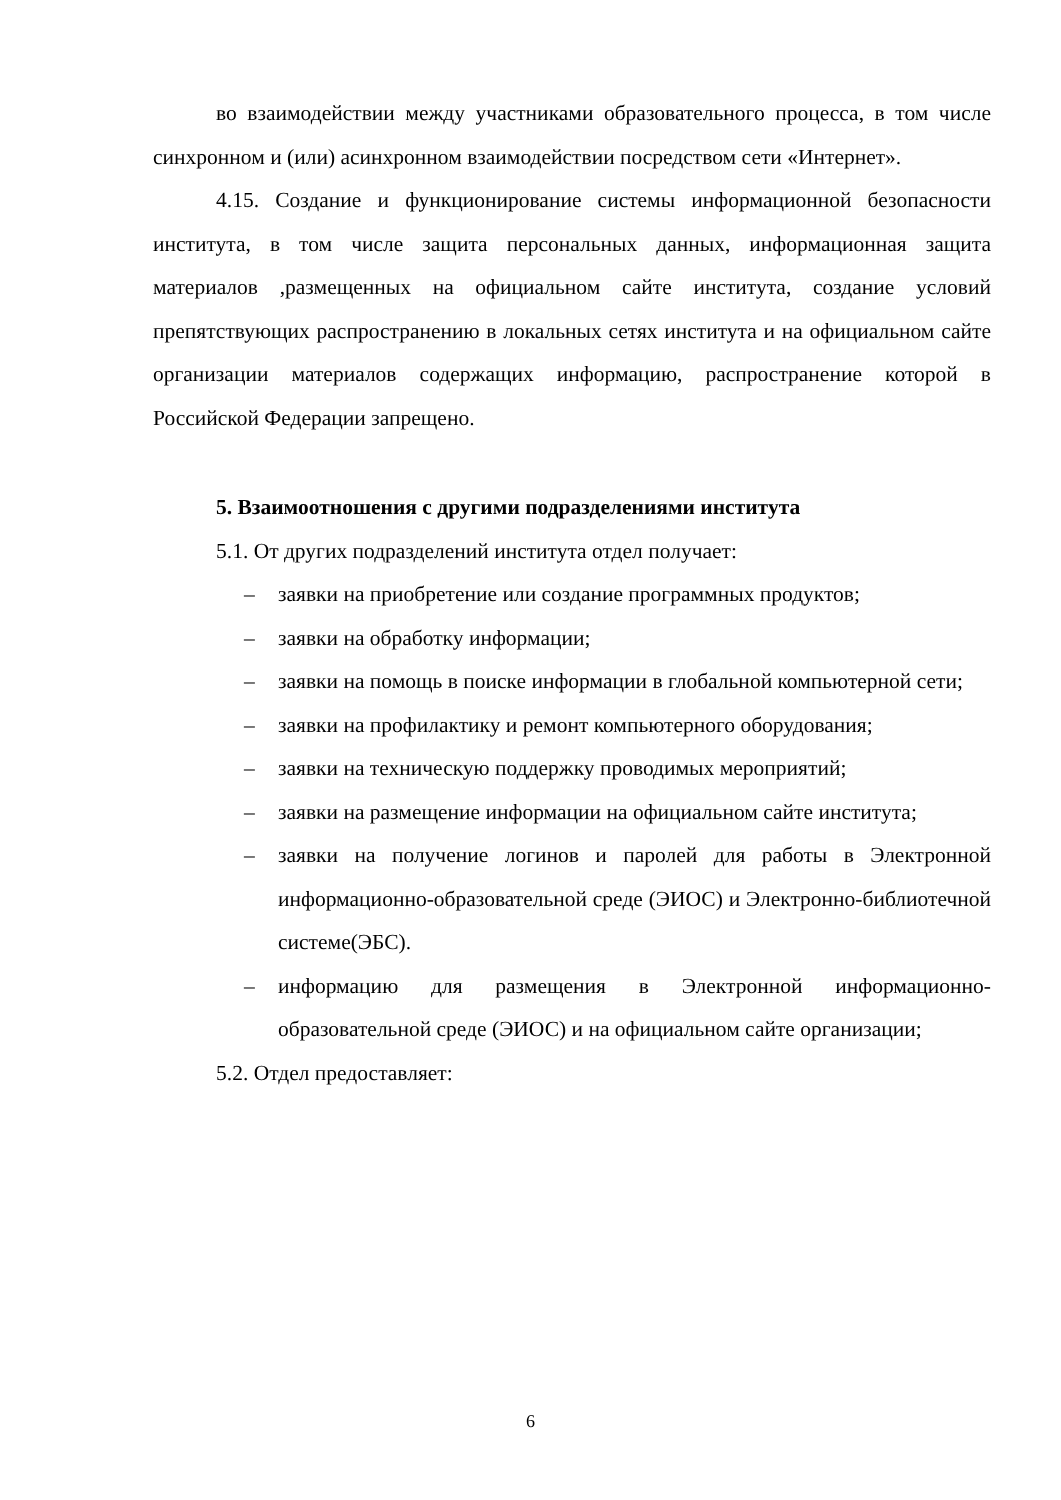во взаимодействии между участниками образовательного процесса, в том числе синхронном и (или) асинхронном взаимодействии посредством сети «Интернет».
4.15. Создание и функционирование системы информационной безопасности института, в том числе защита персональных данных, информационная защита материалов ,размещенных на официальном сайте института, создание условий препятствующих распространению в локальных сетях института и на официальном сайте организации материалов содержащих информацию, распространение которой в Российской Федерации запрещено.
5. Взаимоотношения с другими подразделениями института
5.1. От других подразделений института отдел получает:
– заявки на приобретение или создание программных продуктов;
– заявки на обработку информации;
– заявки на помощь в поиске информации в глобальной компьютерной сети;
– заявки на профилактику и ремонт компьютерного оборудования;
– заявки на техническую поддержку проводимых мероприятий;
– заявки на размещение информации на официальном сайте института;
– заявки на получение логинов и паролей для работы в Электронной информационно-образовательной среде (ЭИОС) и Электронно-библиотечной системе(ЭБС).
– информацию для размещения в Электронной информационно-образовательной среде (ЭИОС) и на официальном сайте организации;
5.2. Отдел предоставляет:
6